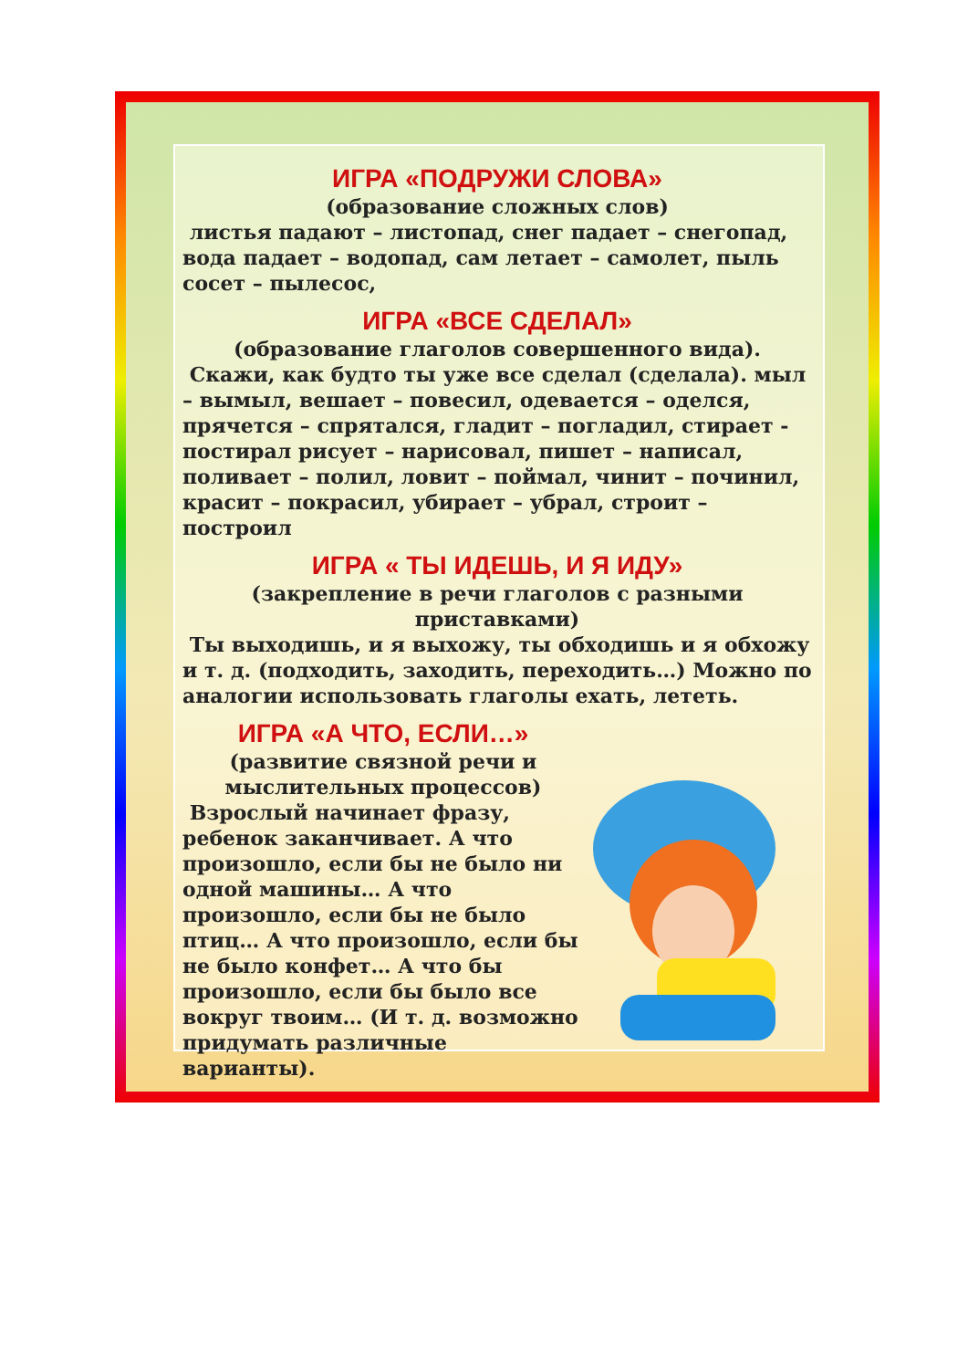ИГРА «ПОДРУЖИ СЛОВА»
(образование сложных слов)
листья падают – листопад, снег падает – снегопад, вода падает – водопад, сам летает – самолет, пыль сосет – пылесос,
ИГРА «ВСЕ СДЕЛАЛ»
(образование глаголов совершенного вида).
Скажи, как будто ты уже все сделал (сделала). мыл – вымыл, вешает – повесил, одевается – оделся, прячется – спрятался, гладит – погладил, стирает - постирал рисует – нарисовал, пишет – написал, поливает – полил, ловит – поймал, чинит – починил, красит – покрасил, убирает – убрал, строит – построил
ИГРА « ТЫ ИДЕШЬ, И Я ИДУ»
(закрепление в речи глаголов с разными приставками)
Ты выходишь, и я выхожу, ты обходишь и я обхожу и т. д. (подходить, заходить, переходить…) Можно по аналогии использовать глаголы ехать, лететь.
ИГРА «А ЧТО, ЕСЛИ…»
(развитие связной речи и мыслительных процессов)
Взрослый начинает фразу, ребенок заканчивает. А что произошло, если бы не было ни одной машины… А что произошло, если бы не было птиц… А что произошло, если бы не было конфет… А что бы произошло, если бы было все вокруг твоим… (И т. д. возможно придумать различные варианты).